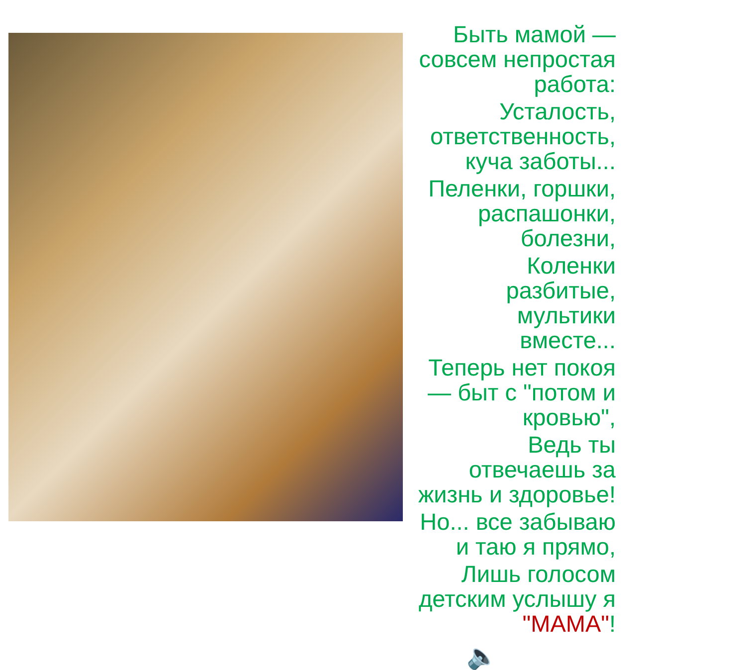Быть мамой — совсем непростая работа:
Усталость, ответственность, куча заботы...
Пеленки, горшки, распашонки, болезни,
Коленки разбитые, мультики вместе...
Теперь нет покоя — быт с "потом и кровью",
Ведь ты отвечаешь за жизнь и здоровье!
Но... все забываю и таю я прямо,
Лишь голосом детским услышу я "МАМА"!
🔈